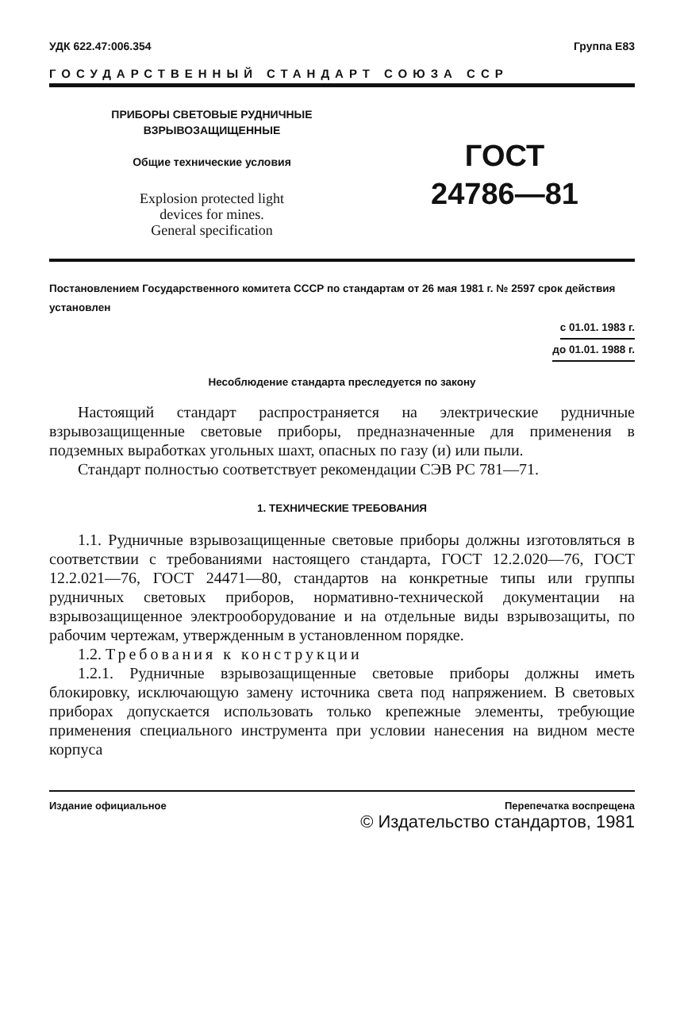УДК 622.47:006.354 Группа Е83
ГОСУДАРСТВЕННЫЙ СТАНДАРТ СОЮЗА ССР
ПРИБОРЫ СВЕТОВЫЕ РУДНИЧНЫЕ
ВЗРЫВОЗАЩИЩЕННЫЕ
Общие технические условия
Explosion protected light
devices for mines.
General specification
ГОСТ
24786—81
Постановлением Государственного комитета СССР по стандартам от 26 мая 1981 г. № 2597 срок действия установлен
с 01.01. 1983 г.
до 01.01. 1988 г.
Несоблюдение стандарта преследуется по закону
Настоящий стандарт распространяется на электрические рудничные взрывозащищенные световые приборы, предназначенные для применения в подземных выработках угольных шахт, опасных по газу (и) или пыли.
Стандарт полностью соответствует рекомендации СЭВ РС 781—71.
1. ТЕХНИЧЕСКИЕ ТРЕБОВАНИЯ
1.1. Рудничные взрывозащищенные световые приборы должны изготовляться в соответствии с требованиями настоящего стандарта, ГОСТ 12.2.020—76, ГОСТ 12.2.021—76, ГОСТ 24471—80, стандартов на конкретные типы или группы рудничных световых приборов, нормативно-технической документации на взрывозащищенное электрооборудование и на отдельные виды взрывозащиты, по рабочим чертежам, утвержденным в установленном порядке.
1.2. Требования к конструкции
1.2.1. Рудничные взрывозащищенные световые приборы должны иметь блокировку, исключающую замену источника света под напряжением. В световых приборах допускается использовать только крепежные элементы, требующие применения специального инструмента при условии нанесения на видном месте корпуса
Издание официальное Перепечатка воспрещена
© Издательство стандартов, 1981